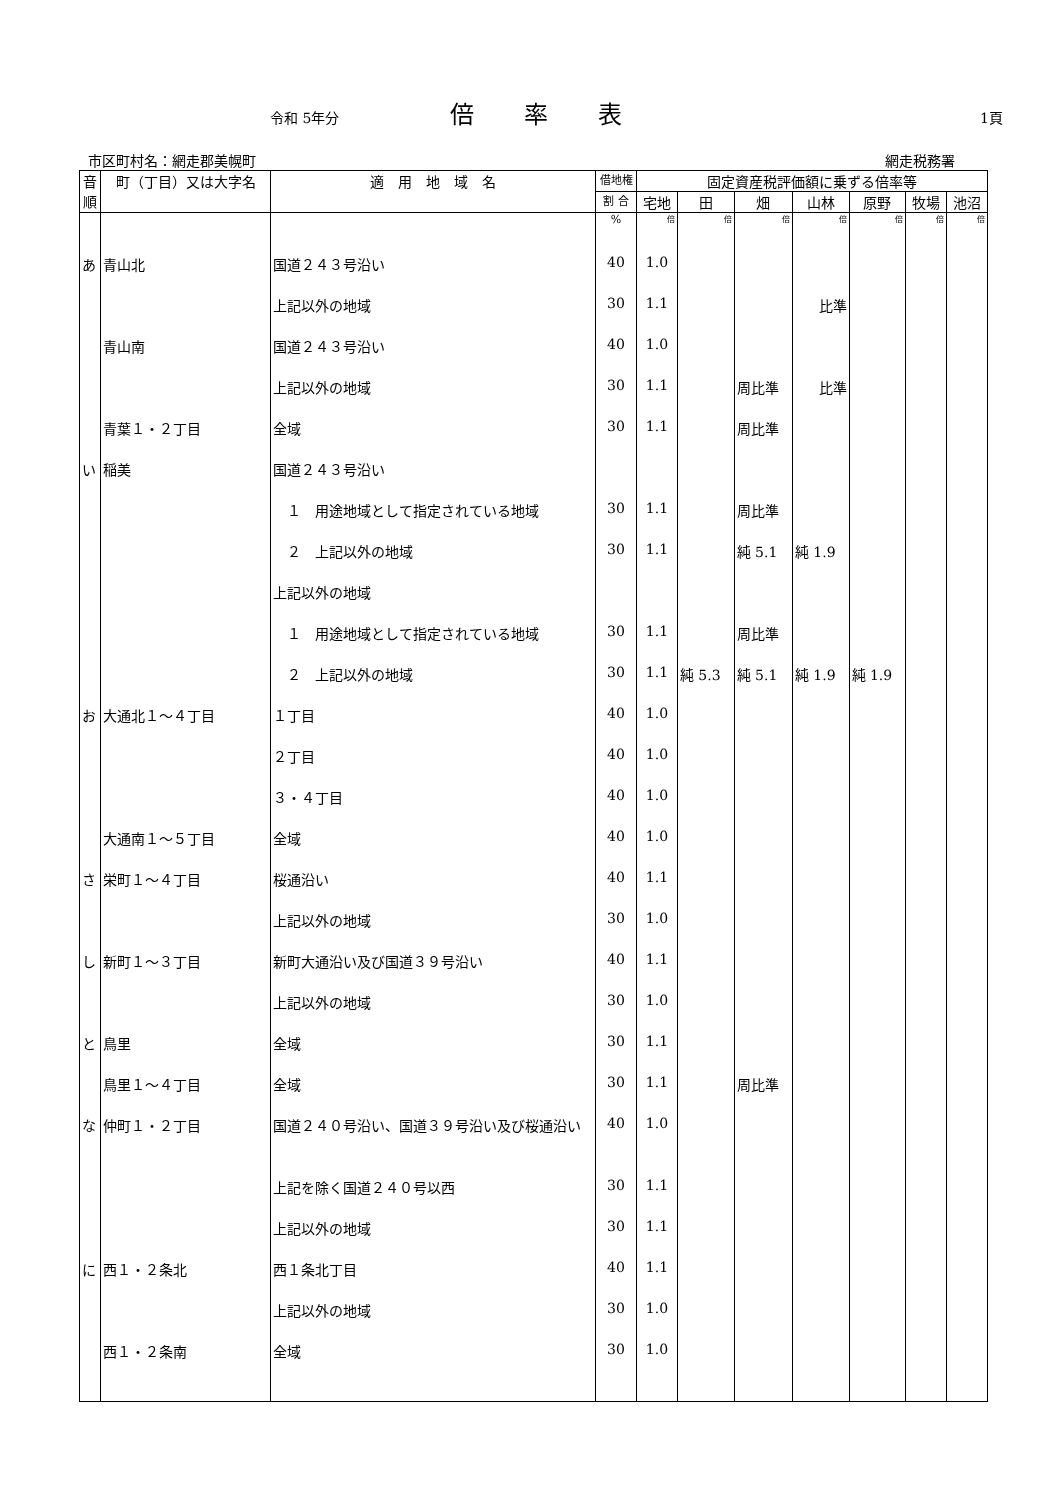令和 5年分
倍率表
1頁
市区町村名：網走郡美幌町 網走税務署
| 音順 | 町（丁目）又は大字名 | 適 用 地 域 名 | 借地権 | 固定資産税評価額に乗ずる倍率等 | | | | | | |
| --- | --- | --- | --- | --- | --- | --- | --- | --- | --- | --- |
| | | | 割 合 | 宅地 | 田 | 畑 | 山林 | 原野 | 牧場 | 池沼 |
| | | | % | 倍 | 倍 | 倍 | 倍 | 倍 | 倍 | 倍 |
| あ | 青山北 | 国道２４３号沿い | 40 | 1.0 | | | | | | |
| | | 上記以外の地域 | 30 | 1.1 | | | 比準 | | | |
| | 青山南 | 国道２４３号沿い | 40 | 1.0 | | | | | | |
| | | 上記以外の地域 | 30 | 1.1 | | 周比準 | 比準 | | | |
| | 青葉１・２丁目 | 全域 | 30 | 1.1 | | 周比準 | | | | |
| い | 稲美 | 国道２４３号沿い | | | | | | | | |
| | | １ 用途地域として指定されている地域 | 30 | 1.1 | | 周比準 | | | | |
| | | ２ 上記以外の地域 | 30 | 1.1 | | 純 5.1 | 純 1.9 | | | |
| | | 上記以外の地域 | | | | | | | | |
| | | １ 用途地域として指定されている地域 | 30 | 1.1 | | 周比準 | | | | |
| | | ２ 上記以外の地域 | 30 | 1.1 | 純 5.3 | 純 5.1 | 純 1.9 | 純 1.9 | | |
| お | 大通北１～４丁目 | １丁目 | 40 | 1.0 | | | | | | |
| | | ２丁目 | 40 | 1.0 | | | | | | |
| | | ３・４丁目 | 40 | 1.0 | | | | | | |
| | 大通南１～５丁目 | 全域 | 40 | 1.0 | | | | | | |
| さ | 栄町１～４丁目 | 桜通沿い | 40 | 1.1 | | | | | | |
| | | 上記以外の地域 | 30 | 1.0 | | | | | | |
| し | 新町１～３丁目 | 新町大通沿い及び国道３９号沿い | 40 | 1.1 | | | | | | |
| | | 上記以外の地域 | 30 | 1.0 | | | | | | |
| と | 鳥里 | 全域 | 30 | 1.1 | | | | | | |
| | 鳥里１～４丁目 | 全域 | 30 | 1.1 | | 周比準 | | | | |
| な | 仲町１・２丁目 | 国道２４０号沿い、国道３９号沿い及び桜通沿い | 40 | 1.0 | | | | | | |
| | | 上記を除く国道２４０号以西 | 30 | 1.1 | | | | | | |
| | | 上記以外の地域 | 30 | 1.1 | | | | | | |
| に | 西１・２条北 | 西１条北丁目 | 40 | 1.1 | | | | | | |
| | | 上記以外の地域 | 30 | 1.0 | | | | | | |
| | 西１・２条南 | 全域 | 30 | 1.0 | | | | | | |